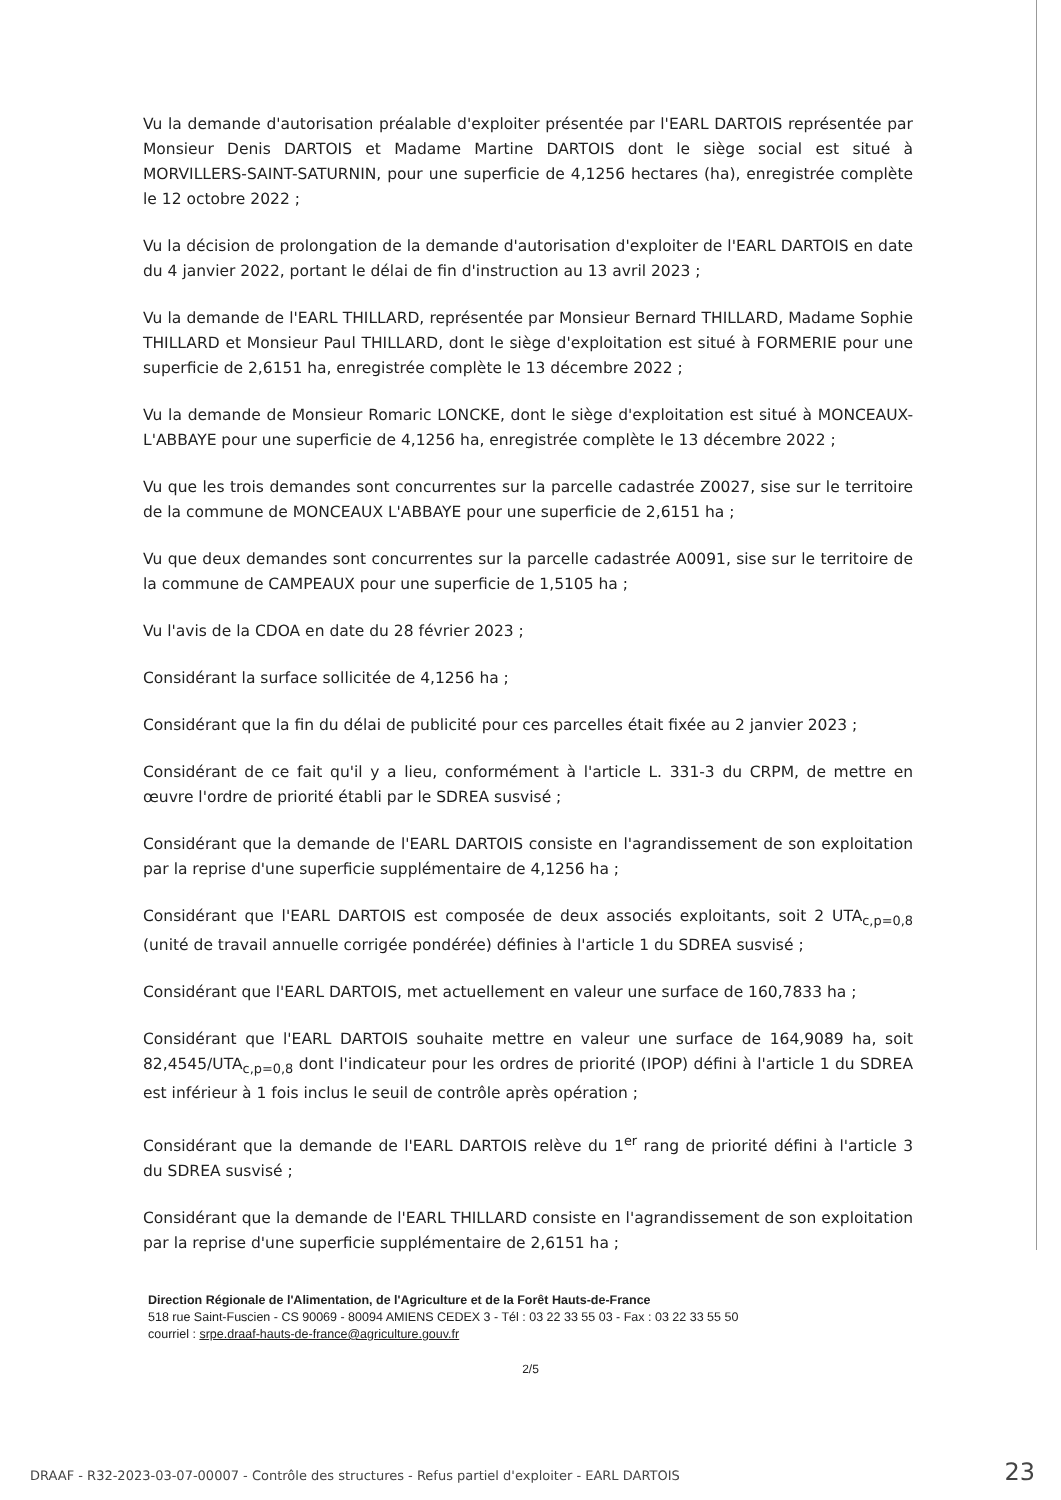Vu la demande d'autorisation préalable d'exploiter présentée par l'EARL DARTOIS représentée par Monsieur Denis DARTOIS et Madame Martine DARTOIS dont le siège social est situé à MORVILLERS-SAINT-SATURNIN, pour une superficie de 4,1256 hectares (ha), enregistrée complète le 12 octobre 2022 ;
Vu la décision de prolongation de la demande d'autorisation d'exploiter de l'EARL DARTOIS en date du 4 janvier 2022, portant le délai de fin d'instruction au 13 avril 2023 ;
Vu la demande de l'EARL THILLARD, représentée par Monsieur Bernard THILLARD, Madame Sophie THILLARD et Monsieur Paul THILLARD, dont le siège d'exploitation est situé à FORMERIE pour une superficie de 2,6151 ha, enregistrée complète le 13 décembre 2022 ;
Vu la demande de Monsieur Romaric LONCKE, dont le siège d'exploitation est situé à MONCEAUX-L'ABBAYE pour une superficie de 4,1256 ha, enregistrée complète le 13 décembre 2022 ;
Vu que les trois demandes sont concurrentes sur la parcelle cadastrée Z0027, sise sur le territoire de la commune de MONCEAUX L'ABBAYE pour une superficie de 2,6151 ha ;
Vu que deux demandes sont concurrentes sur la parcelle cadastrée A0091, sise sur le territoire de la commune de CAMPEAUX pour une superficie de 1,5105 ha ;
Vu l'avis de la CDOA en date du 28 février 2023 ;
Considérant la surface sollicitée de 4,1256 ha ;
Considérant que la fin du délai de publicité pour ces parcelles était fixée au 2 janvier 2023 ;
Considérant de ce fait qu'il y a lieu, conformément à l'article L. 331-3 du CRPM, de mettre en œuvre l'ordre de priorité établi par le SDREA susvisé ;
Considérant que la demande de l'EARL DARTOIS consiste en l'agrandissement de son exploitation par la reprise d'une superficie supplémentaire de 4,1256 ha ;
Considérant que l'EARL DARTOIS est composée de deux associés exploitants, soit 2 UTA<sub>c,p=0,8</sub> (unité de travail annuelle corrigée pondérée) définies à l'article 1 du SDREA susvisé ;
Considérant que l'EARL DARTOIS, met actuellement en valeur une surface de 160,7833 ha ;
Considérant que l'EARL DARTOIS souhaite mettre en valeur une surface de 164,9089 ha, soit 82,4545/UTA<sub>c,p=0,8</sub> dont l'indicateur pour les ordres de priorité (IPOP) défini à l'article 1 du SDREA est inférieur à 1 fois inclus le seuil de contrôle après opération ;
Considérant que la demande de l'EARL DARTOIS relève du 1<sup>er</sup> rang de priorité défini à l'article 3 du SDREA susvisé ;
Considérant que la demande de l'EARL THILLARD consiste en l'agrandissement de son exploitation par la reprise d'une superficie supplémentaire de 2,6151 ha ;
Direction Régionale de l'Alimentation, de l'Agriculture et de la Forêt Hauts-de-France
518 rue Saint-Fuscien - CS 90069 - 80094 AMIENS CEDEX 3 - Tél : 03 22 33 55 03 - Fax : 03 22 33 55 50
courriel : srpe.draaf-hauts-de-france@agriculture.gouv.fr
2/5
DRAAF - R32-2023-03-07-00007 - Contrôle des structures - Refus partiel d'exploiter - EARL DARTOIS 23